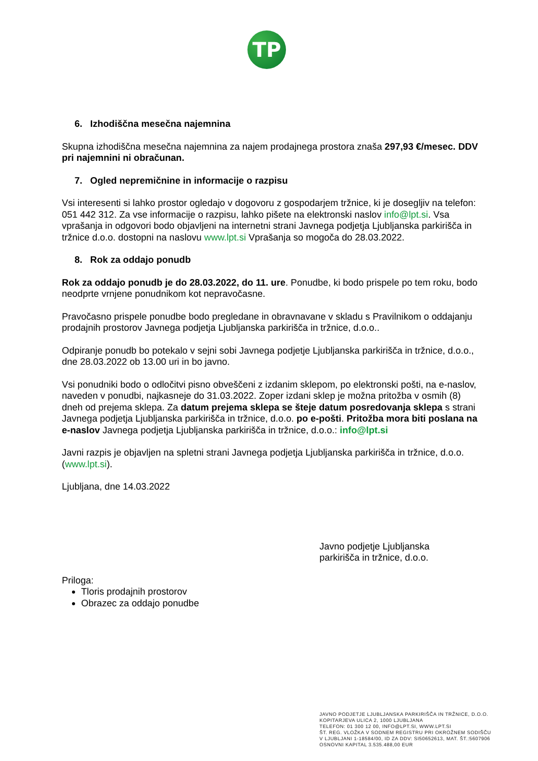TP
6. Izhodiščna mesečna najemnina
Skupna izhodiščna mesečna najemnina za najem prodajnega prostora znaša 297,93 €/mesec. DDV pri najemnini ni obračunan.
7. Ogled nepremičnine in informacije o razpisu
Vsi interesenti si lahko prostor ogledajo v dogovoru z gospodarjem tržnice, ki je dosegljiv na telefon: 051 442 312. Za vse informacije o razpisu, lahko pišete na elektronski naslov info@lpt.si. Vsa vprašanja in odgovori bodo objavljeni na internetni strani Javnega podjetja Ljubljanska parkirišča in tržnice d.o.o. dostopni na naslovu www.lpt.si Vprašanja so mogoča do 28.03.2022.
8. Rok za oddajo ponudb
Rok za oddajo ponudb je do 28.03.2022, do 11. ure. Ponudbe, ki bodo prispele po tem roku, bodo neodprte vrnjene ponudnikom kot nepravočasne.
Pravočasno prispele ponudbe bodo pregledane in obravnavane v skladu s Pravilnikom o oddajanju prodajnih prostorov Javnega podjetja Ljubljanska parkirišča in tržnice, d.o.o..
Odpiranje ponudb bo potekalo v sejni sobi Javnega podjetje Ljubljanska parkirišča in tržnice, d.o.o., dne 28.03.2022 ob 13.00 uri in bo javno.
Vsi ponudniki bodo o odločitvi pisno obveščeni z izdanim sklepom, po elektronski pošti, na e-naslov, naveden v ponudbi, najkasneje do 31.03.2022. Zoper izdani sklep je možna pritožba v osmih (8) dneh od prejema sklepa. Za datum prejema sklepa se šteje datum posredovanja sklepa s strani Javnega podjetja Ljubljanska parkirišča in tržnice, d.o.o. po e-pošti. Pritožba mora biti poslana na e-naslov Javnega podjetja Ljubljanska parkirišča in tržnice, d.o.o.: info@lpt.si
Javni razpis je objavljen na spletni strani Javnega podjetja Ljubljanska parkirišča in tržnice, d.o.o. (www.lpt.si).
Ljubljana, dne 14.03.2022
Javno podjetje Ljubljanska
parkirišča in tržnice, d.o.o.
Priloga:
Tloris prodajnih prostorov
Obrazec za oddajo ponudbe
JAVNO PODJETJE LJUBLJANSKA PARKIRIŠČA IN TRŽNICE, D.O.O.
KOPITARJEVA ULICA 2, 1000 LJUBLJANA
TELEFON: 01 300 12 00, INFO@LPT.SI, WWW.LPT.SI
ŠT. REG. VLOŽKA V SODNEM REGISTRU PRI OKROŽNEM SODIŠČU
V LJUBLJANI 1-18584/00, ID ZA DDV: SI50652613, MAT. ŠT.:5607906
OSNOVNI KAPITAL 3.535.488,00 EUR